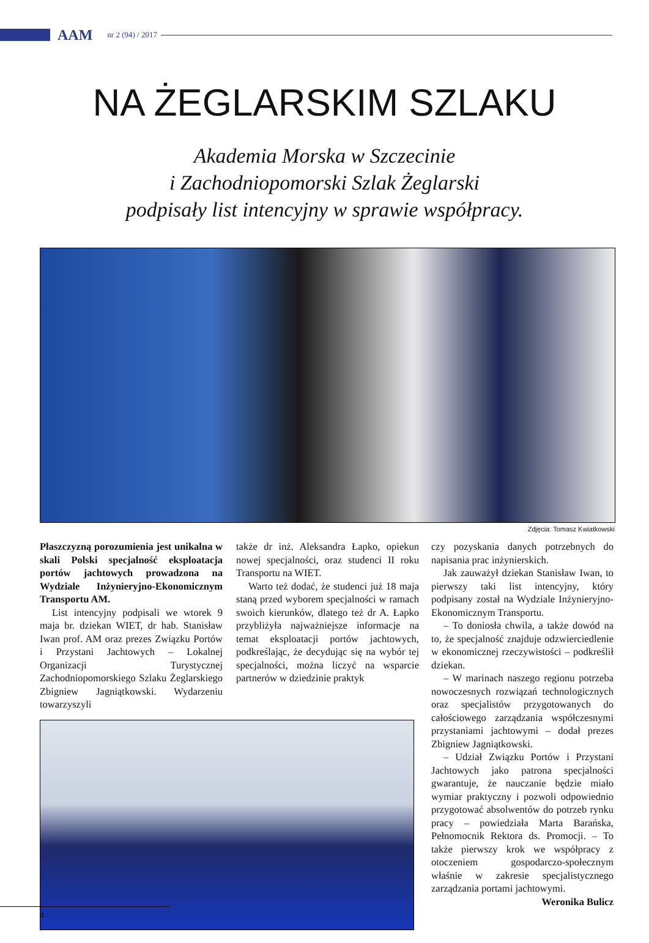AAM nr 2 (94) / 2017
NA ŻEGLARSKIM SZLAKU
Akademia Morska w Szczecinie
i Zachodniopomorski Szlak Żeglarski
podpisały list intencyjny w sprawie współpracy.
Zdjęcia: Tomasz Kwiatkowski
Płaszczyzną porozumienia jest unikalna w skali Polski specjalność eksploatacja portów jachtowych prowadzona na Wydziale Inżynieryjno-Ekonomicznym Transportu AM.
List intencyjny podpisali we wtorek 9 maja br. dziekan WIET, dr hab. Stanisław Iwan prof. AM oraz prezes Związku Portów i Przystani Jachtowych – Lokalnej Organizacji Turystycznej Zachodniopomorskiego Szlaku Żeglarskiego Zbigniew Jagniątkowski. Wydarzeniu towarzyszyli
także dr inż. Aleksandra Łapko, opiekun nowej specjalności, oraz studenci II roku Transportu na WIET.
Warto też dodać, że studenci już 18 maja staną przed wyborem specjalności w ramach swoich kierunków, dlatego też dr A. Łapko przybliżyła najważniejsze informacje na temat eksploatacji portów jachtowych, podkreślając, że decydując się na wybór tej specjalności, można liczyć na wsparcie partnerów w dziedzinie praktyk
czy pozyskania danych potrzebnych do napisania prac inżynierskich.
Jak zauważył dziekan Stanisław Iwan, to pierwszy taki list intencyjny, który podpisany został na Wydziale Inżynieryjno-Ekonomicznym Transportu.
– To doniosła chwila, a także dowód na to, że specjalność znajduje odzwierciedlenie w ekonomicznej rzeczywistości – podkreślił dziekan.
– W marinach naszego regionu potrzeba nowoczesnych rozwiązań technologicznych oraz specjalistów przygotowanych do całościowego zarządzania współczesnymi przystaniami jachtowymi – dodał prezes Zbigniew Jagniątkowski.
– Udział Związku Portów i Przystani Jachtowych jako patrona specjalności gwarantuje, że nauczanie będzie miało wymiar praktyczny i pozwoli odpowiednio przygotować absolwentów do potrzeb rynku pracy – powiedziała Marta Barańska, Pełnomocnik Rektora ds. Promocji. – To także pierwszy krok we współpracy z otoczeniem gospodarczo-społecznym właśnie w zakresie specjalistycznego zarządzania portami jachtowymi.
Weronika Bulicz
4